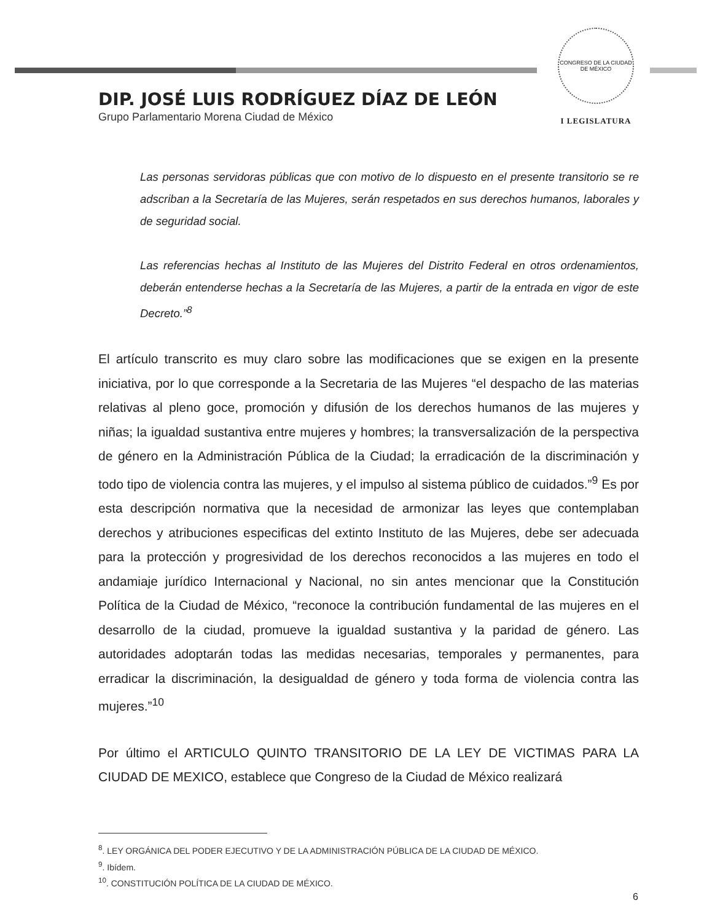DIP. JOSÉ LUIS RODRÍGUEZ DÍAZ DE LEÓN
Grupo Parlamentario Morena Ciudad de México
CONGRESO DE LA CIUDAD DE MÉXICO
I LEGISLATURA
Las personas servidoras públicas que con motivo de lo dispuesto en el presente transitorio se re adscriban a la Secretaría de las Mujeres, serán respetados en sus derechos humanos, laborales y de seguridad social.
Las referencias hechas al Instituto de las Mujeres del Distrito Federal en otros ordenamientos, deberán entenderse hechas a la Secretaría de las Mujeres, a partir de la entrada en vigor de este Decreto.”<sup>8</sup>
El artículo transcrito es muy claro sobre las modificaciones que se exigen en la presente iniciativa, por lo que corresponde a la Secretaria de las Mujeres “el despacho de las materias relativas al pleno goce, promoción y difusión de los derechos humanos de las mujeres y niñas; la igualdad sustantiva entre mujeres y hombres; la transversalización de la perspectiva de género en la Administración Pública de la Ciudad; la erradicación de la discriminación y todo tipo de violencia contra las mujeres, y el impulso al sistema público de cuidados.”<sup>9</sup> Es por esta descripción normativa que la necesidad de armonizar las leyes que contemplaban derechos y atribuciones especificas del extinto Instituto de las Mujeres, debe ser adecuada para la protección y progresividad de los derechos reconocidos a las mujeres en todo el andamiaje jurídico Internacional y Nacional, no sin antes mencionar que la Constitución Política de la Ciudad de México, “reconoce la contribución fundamental de las mujeres en el desarrollo de la ciudad, promueve la igualdad sustantiva y la paridad de género. Las autoridades adoptarán todas las medidas necesarias, temporales y permanentes, para erradicar la discriminación, la desigualdad de género y toda forma de violencia contra las mujeres.”<sup>10</sup>
Por último el ARTICULO QUINTO TRANSITORIO DE LA LEY DE VICTIMAS PARA LA CIUDAD DE MEXICO, establece que Congreso de la Ciudad de México realizará
<sup>8</sup>. LEY ORGÁNICA DEL PODER EJECUTIVO Y DE LA ADMINISTRACIÓN PÚBLICA DE LA CIUDAD DE MÉXICO.
<sup>9</sup>. Ibídem.
<sup>10</sup>. CONSTITUCIÓN POLÍTICA DE LA CIUDAD DE MÉXICO.
6